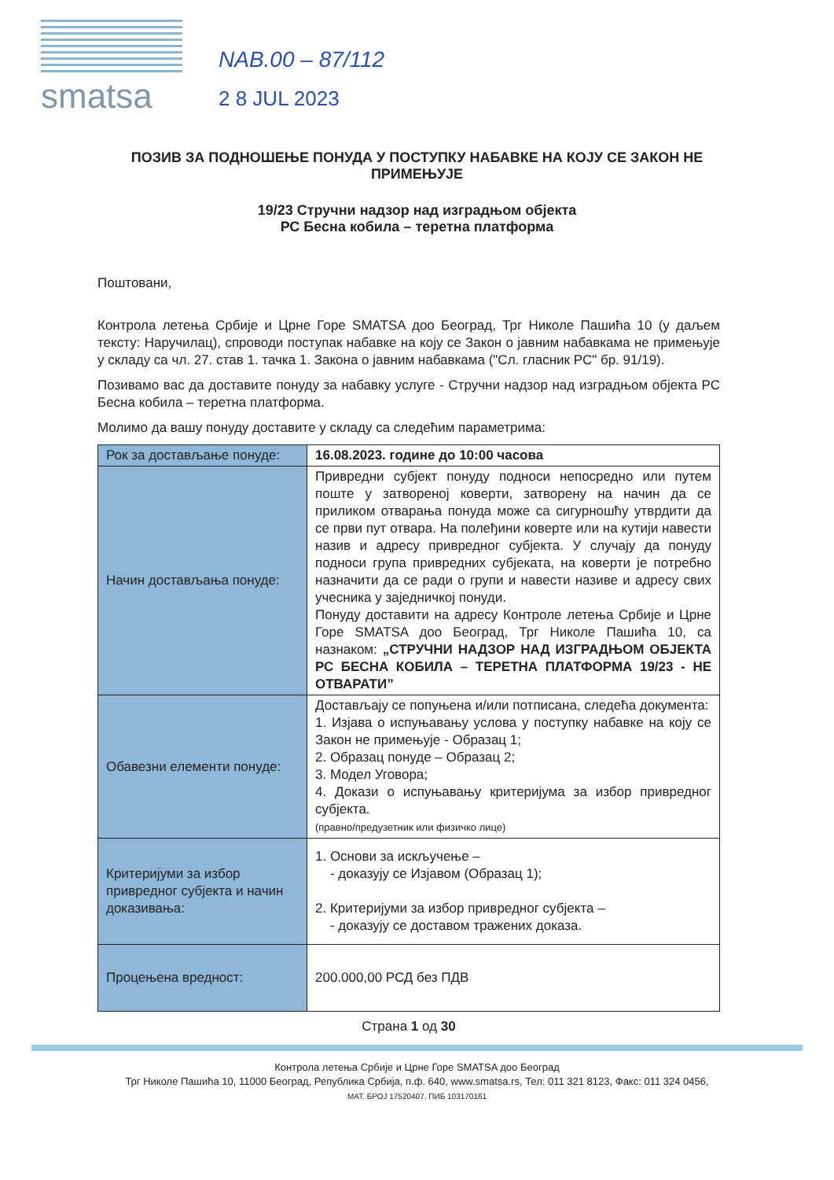smatsa
NAB.00 – 87/112
2 8 JUL 2023
ПОЗИВ ЗА ПОДНОШЕЊЕ ПОНУДА У ПОСТУПКУ НАБАВКЕ НА КОЈУ СЕ ЗАКОН НЕ ПРИМЕЊУЈЕ
19/23 Стручни надзор над изградњом објекта
РС Бесна кобила – теретна платформа
Поштовани,
Контрола летења Србије и Црне Горе SMATSA доо Београд, Трг Николе Пашића 10 (у даљем тексту: Наручилац), спроводи поступак набавке на коју се Закон о јавним набавкама не примењује у складу са чл. 27. став 1. тачка 1. Закона о јавним набавкама ("Сл. гласник РС" бр. 91/19).
Позивамо вас да доставите понуду за набавку услуге - Стручни надзор над изградњом објекта РС Бесна кобила – теретна платформа.
Молимо да вашу понуду доставите у складу са следећим параметрима:
| Рок за достављање понуде: | 16.08.2023. године до 10:00 часова |
| Начин достављања понуде: | Привредни субјект понуду подноси непосредно или путем поште у затвореној коверти, затворену на начин да се приликом отварања понуда може са сигурношћу утврдити да се први пут отвара. На полеђини коверте или на кутији навести назив и адресу привредног субјекта. У случају да понуду подноси група привредних субјеката, на коверти је потребно назначити да се ради о групи и навести називе и адресу свих учесника у заједничкој понуди. Понуду доставити на адресу Контроле летења Србије и Црне Горе SMATSA доо Београд, Трг Николе Пашића 10, са назнаком: „СТРУЧНИ НАДЗОР НАД ИЗГРАДЊОМ ОБЈЕКТА РС БЕСНА КОБИЛА – ТЕРЕТНА ПЛАТФОРМА 19/23 - НЕ ОТВАРАТИ” |
| Обавезни елементи понуде: | Достављају се попуњена и/или потписана, следећа документа: 1. Изјава о испуњавању услова у поступку набавке на коју се Закон не примењује - Образац 1; 2. Образац понуде – Образац 2; 3. Модел Уговора; 4. Докази о испуњавању критеријума за избор привредног субјекта. (правно/предузетник или физичко лице) |
| Критеријуми за избор привредног субјекта и начин доказивања: | 1. Основи за искључење – - доказују се Изјавом (Образац 1); 2. Критеријуми за избор привредног субјекта – - доказују се доставом тражених доказа. |
| Процењена вредност: | 200.000,00 РСД без ПДВ |
Страна 1 од 30
Контрола летења Србије и Црне Горе SMATSA доо Београд
Трг Николе Пашића 10, 11000 Београд, Република Србија, п.ф. 640, www.smatsa.rs, Тел: 011 321 8123, Факс: 011 324 0456,
МАТ. БРОЈ 17520407, ПИБ 103170161